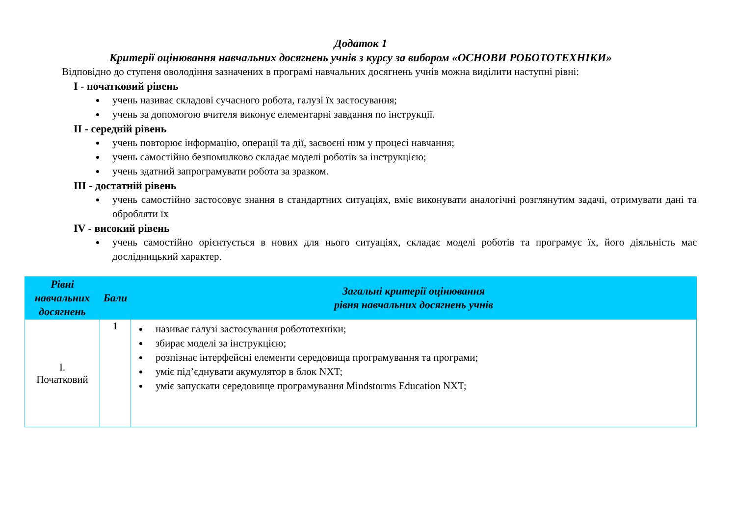Додаток 1
Критерії оцінювання навчальних досягнень учнів з курсу за вибором «ОСНОВИ РОБОТОТЕХНІКИ»
Відповідно до ступеня оволодіння зазначених в програмі навчальних досягнень учнів можна виділити наступні рівні:
I - початковий рівень
учень називає складові сучасного робота, галузі їх застосування;
учень за допомогою вчителя виконує елементарні завдання по інструкції.
II - середній рівень
учень повторює інформацію, операції та дії, засвоєні ним у процесі навчання;
учень самостійно безпомилково складає моделі роботів за інструкцією;
учень здатний запрограмувати робота за зразком.
III - достатній рівень
учень самостійно застосовує знання в стандартних ситуаціях, вміє виконувати аналогічні розглянутим задачі, отримувати дані та обробляти їх
IV - високий рівень
учень самостійно орієнтується в нових для нього ситуаціях, складає моделі роботів та програмує їх, його діяльність має дослідницький характер.
| Рівні навчальних досягнень | Бали | Загальні критерії оцінювання рівня навчальних досягнень учнів |
| --- | --- | --- |
| I. Початковий | 1 | називає галузі застосування робототехніки; збирає моделі за інструкцією; розпізнає інтерфейсні елементи середовища програмування та програми; уміє під’єднувати акумулятор в блок NXT; уміє запускати середовище програмування Mindstorms Education NXT; |